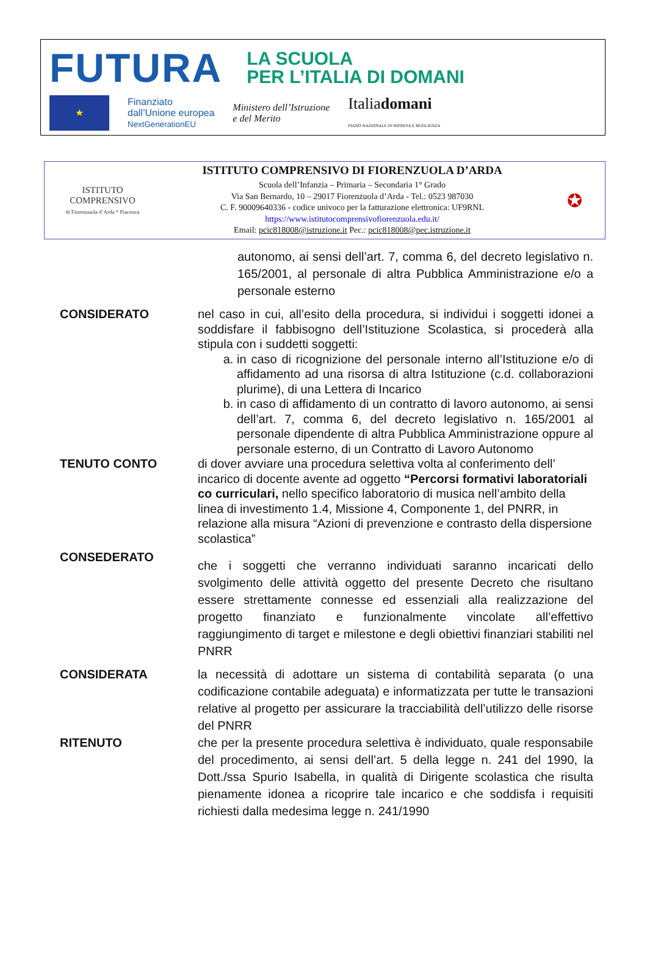FUTURA
LA SCUOLA
PER L’ITALIA DI DOMANI
★
Finanziato
dall’Unione europea
NextGenerationEU
Ministero dell’Istruzione
e del Merito
Italiadomani
PIANO NAZIONALE DI RIPRESA E RESILIENZA
ISTITUTO
COMPRENSIVO
di Fiorenzuola d’Arda * Piacenza
ISTITUTO COMPRENSIVO DI FIORENZUOLA D’ARDA
Scuola dell’Infanzia – Primaria – Secondaria 1° Grado
Via San Bernardo, 10 – 29017 Fiorenzuola d’Arda - Tel.: 0523 987030
C. F. 90009640336 - codice univoco per la fatturazione elettronica: UF9RNL
https://www.istitutocomprensivofiorenzuola.edu.it/
Email: pcic818008@istruzione.it Pec.: pcic818008@pec.istruzione.it
✪
autonomo, ai sensi dell’art. 7, comma 6, del decreto legislativo n. 165/2001, al personale di altra Pubblica Amministrazione e/o a personale esterno
CONSIDERATO nel caso in cui, all’esito della procedura, si individui i soggetti idonei a soddisfare il fabbisogno dell’Istituzione Scolastica, si procederà alla stipula con i suddetti soggetti:
a. in caso di ricognizione del personale interno all’Istituzione e/o di affidamento ad una risorsa di altra Istituzione (c.d. collaborazioni plurime), di una Lettera di Incarico
b. in caso di affidamento di un contratto di lavoro autonomo, ai sensi dell’art. 7, comma 6, del decreto legislativo n. 165/2001 al personale dipendente di altra Pubblica Amministrazione oppure al personale esterno, di un Contratto di Lavoro Autonomo
TENUTO CONTO di dover avviare una procedura selettiva volta al conferimento dell’ incarico di docente avente ad oggetto “Percorsi formativi laboratoriali co curriculari, nello specifico laboratorio di musica nell’ambito della linea di investimento 1.4, Missione 4, Componente 1, del PNRR, in relazione alla misura “Azioni di prevenzione e contrasto della dispersione scolastica”
CONSEDERATO
che i soggetti che verranno individuati saranno incaricati dello svolgimento delle attività oggetto del presente Decreto che risultano essere strettamente connesse ed essenziali alla realizzazione del progetto finanziato e funzionalmente vincolate all’effettivo raggiungimento di target e milestone e degli obiettivi finanziari stabiliti nel PNRR
CONSIDERATA la necessità di adottare un sistema di contabilità separata (o una codificazione contabile adeguata) e informatizzata per tutte le transazioni relative al progetto per assicurare la tracciabilità dell’utilizzo delle risorse del PNRR
RITENUTO che per la presente procedura selettiva è individuato, quale responsabile del procedimento, ai sensi dell’art. 5 della legge n. 241 del 1990, la Dott./ssa Spurio Isabella, in qualità di Dirigente scolastica che risulta pienamente idonea a ricoprire tale incarico e che soddisfa i requisiti richiesti dalla medesima legge n. 241/1990